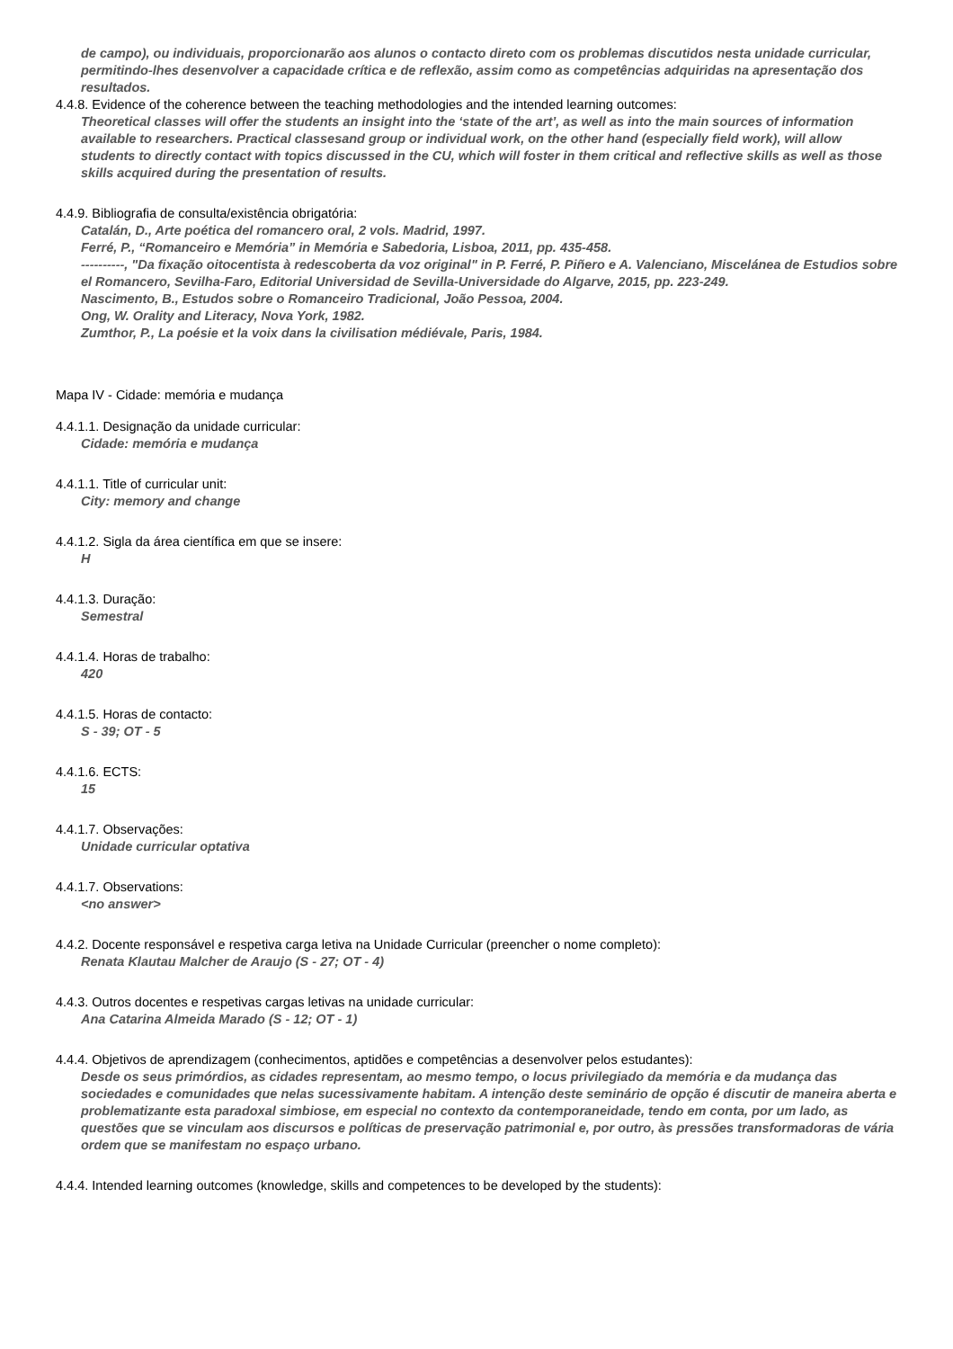de campo), ou individuais, proporcionarão aos alunos o contacto direto com os problemas discutidos nesta unidade curricular, permitindo-lhes desenvolver a capacidade crítica e de reflexão, assim como as competências adquiridas na apresentação dos resultados.
4.4.8. Evidence of the coherence between the teaching methodologies and the intended learning outcomes:
Theoretical classes will offer the students an insight into the ‘state of the art’, as well as into the main sources of information available to researchers. Practical classesand group or individual work, on the other hand (especially field work), will allow students to directly contact with topics discussed in the CU, which will foster in them critical and reflective skills as well as those skills acquired during the presentation of results.
4.4.9. Bibliografia de consulta/existência obrigatória:
Catalán, D., Arte poética del romancero oral, 2 vols. Madrid, 1997.
Ferré, P., “Romanceiro e Memória” in Memória e Sabedoria, Lisboa, 2011, pp. 435-458.
----------, "Da fixação oitocentista à redescoberta da voz original" in P. Ferré, P. Piñero e A. Valenciano, Miscelánea de Estudios sobre el Romancero, Sevilha-Faro, Editorial Universidad de Sevilla-Universidade do Algarve, 2015, pp. 223-249.
Nascimento, B., Estudos sobre o Romanceiro Tradicional, João Pessoa, 2004.
Ong, W. Orality and Literacy, Nova York, 1982.
Zumthor, P., La poésie et la voix dans la civilisation médiévale, Paris, 1984.
Mapa IV - Cidade: memória e mudança
4.4.1.1. Designação da unidade curricular:
Cidade: memória e mudança
4.4.1.1. Title of curricular unit:
City: memory and change
4.4.1.2. Sigla da área científica em que se insere:
H
4.4.1.3. Duração:
Semestral
4.4.1.4. Horas de trabalho:
420
4.4.1.5. Horas de contacto:
S - 39; OT - 5
4.4.1.6. ECTS:
15
4.4.1.7. Observações:
Unidade curricular optativa
4.4.1.7. Observations:
<no answer>
4.4.2. Docente responsável e respetiva carga letiva na Unidade Curricular (preencher o nome completo):
Renata Klautau Malcher de Araujo (S - 27; OT - 4)
4.4.3. Outros docentes e respetivas cargas letivas na unidade curricular:
Ana Catarina Almeida Marado (S - 12; OT - 1)
4.4.4. Objetivos de aprendizagem (conhecimentos, aptidões e competências a desenvolver pelos estudantes):
Desde os seus primórdios, as cidades representam, ao mesmo tempo, o locus privilegiado da memória e da mudança das sociedades e comunidades que nelas sucessivamente habitam. A intenção deste seminário de opção é discutir de maneira aberta e problematizante esta paradoxal simbiose, em especial no contexto da contemporaneidade, tendo em conta, por um lado, as questões que se vinculam aos discursos e políticas de preservação patrimonial e, por outro, às pressões transformadoras de vária ordem que se manifestam no espaço urbano.
4.4.4. Intended learning outcomes (knowledge, skills and competences to be developed by the students):